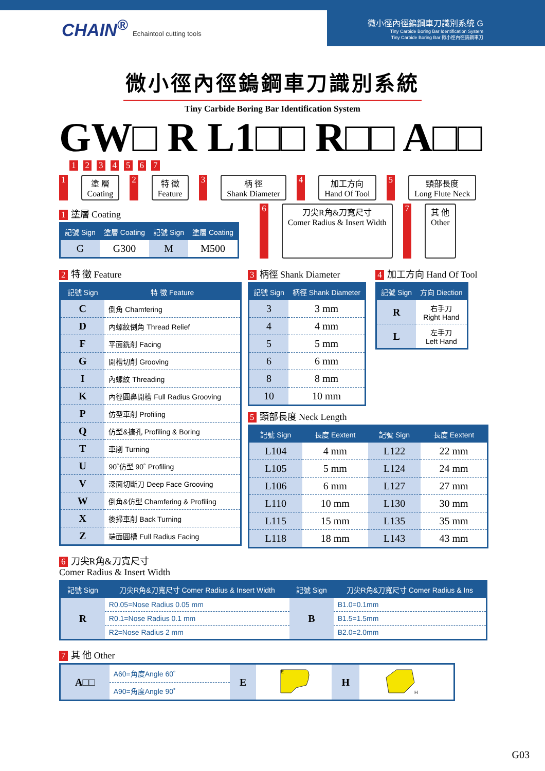CHAIN<sup>®</sup> Echaintool cutting tools
微小徑內徑鎢鋼車刀識別系統 G
Tiny Carbide Boring Bar Identification System
Tiny Carbide Boring Bar 微小徑內徑鎢鋼車刀
微小徑內徑鎢鋼車刀識別系統
Tiny Carbide Boring Bar Identification System
GW□ R L1□□ R□□ A□□
1 2 3 4 5 6 7
1 塗 層
Coating
2 特 徵
Feature
3 柄 徑
Shank Diameter
4 加工方向
Hand Of Tool
5 頸部長度
Long Flute Neck
1 塗層 Coating
| 記號 Sign | 塗層 Coating | 記號 Sign | 塗層 Coating |
| --- | --- | --- | --- |
| G | G300 | M | M500 |
6 刀尖R角&刀寬尺寸
Comer Radius & Insert Width
7 其 他
Other
2 特 徵 Feature
| 記號 Sign | 特 徵 Feature |
| --- | --- |
| C | 倒角 Chamfering |
| D | 內螺紋倒角 Thread Relief |
| F | 平面銑削 Facing |
| G | 開槽切削 Grooving |
| I | 內螺紋 Threading |
| K | 內徑圓鼻開槽 Full Radius Grooving |
| P | 仿型車削 Profiling |
| Q | 仿型&搪孔 Profiling & Boring |
| T | 車削 Turning |
| U | 90˚仿型 90˚ Profiling |
| V | 深面切斷刀 Deep Face Grooving |
| W | 倒角&仿型 Chamfering & Profiling |
| X | 後掃車削 Back Turning |
| Z | 端面圓槽 Full Radius Facing |
3 柄徑 Shank Diameter
| 記號 Sign | 柄徑 Shank Diameter |
| --- | --- |
| 3 | 3 mm |
| 4 | 4 mm |
| 5 | 5 mm |
| 6 | 6 mm |
| 8 | 8 mm |
| 10 | 10 mm |
4 加工方向 Hand Of Tool
| 記號 Sign | 方向 Diection |
| --- | --- |
| R | 右手刀 Right Hand |
| L | 左手刀 Left Hand |
5 頸部長度 Neck Length
| 記號 Sign | 長度 Eextent | 記號 Sign | 長度 Eextent |
| --- | --- | --- | --- |
| L104 | 4 mm | L122 | 22 mm |
| L105 | 5 mm | L124 | 24 mm |
| L106 | 6 mm | L127 | 27 mm |
| L110 | 10 mm | L130 | 30 mm |
| L115 | 15 mm | L135 | 35 mm |
| L118 | 18 mm | L143 | 43 mm |
6 刀尖R角&刀寬尺寸
Comer Radius & Insert Width
| 記號 Sign | 刀尖R角&刀寬尺寸 Comer Radius & Insert Width | 記號 Sign | 刀尖R角&刀寬尺寸 Comer Radius & Ins |
| --- | --- | --- | --- |
| R | R0.05=Nose Radius 0.05 mm | B | B1.0=0.1mm |
| | R0.1=Nose Radius 0.1 mm | | B1.5=1.5mm |
| | R2=Nose Radius 2 mm | | B2.0=2.0mm |
7 其 他 Other
| A□□ | A60=角度Angle 60˚ | E | E | H | H |
| | A90=角度Angle 90˚ | | | | |
G03